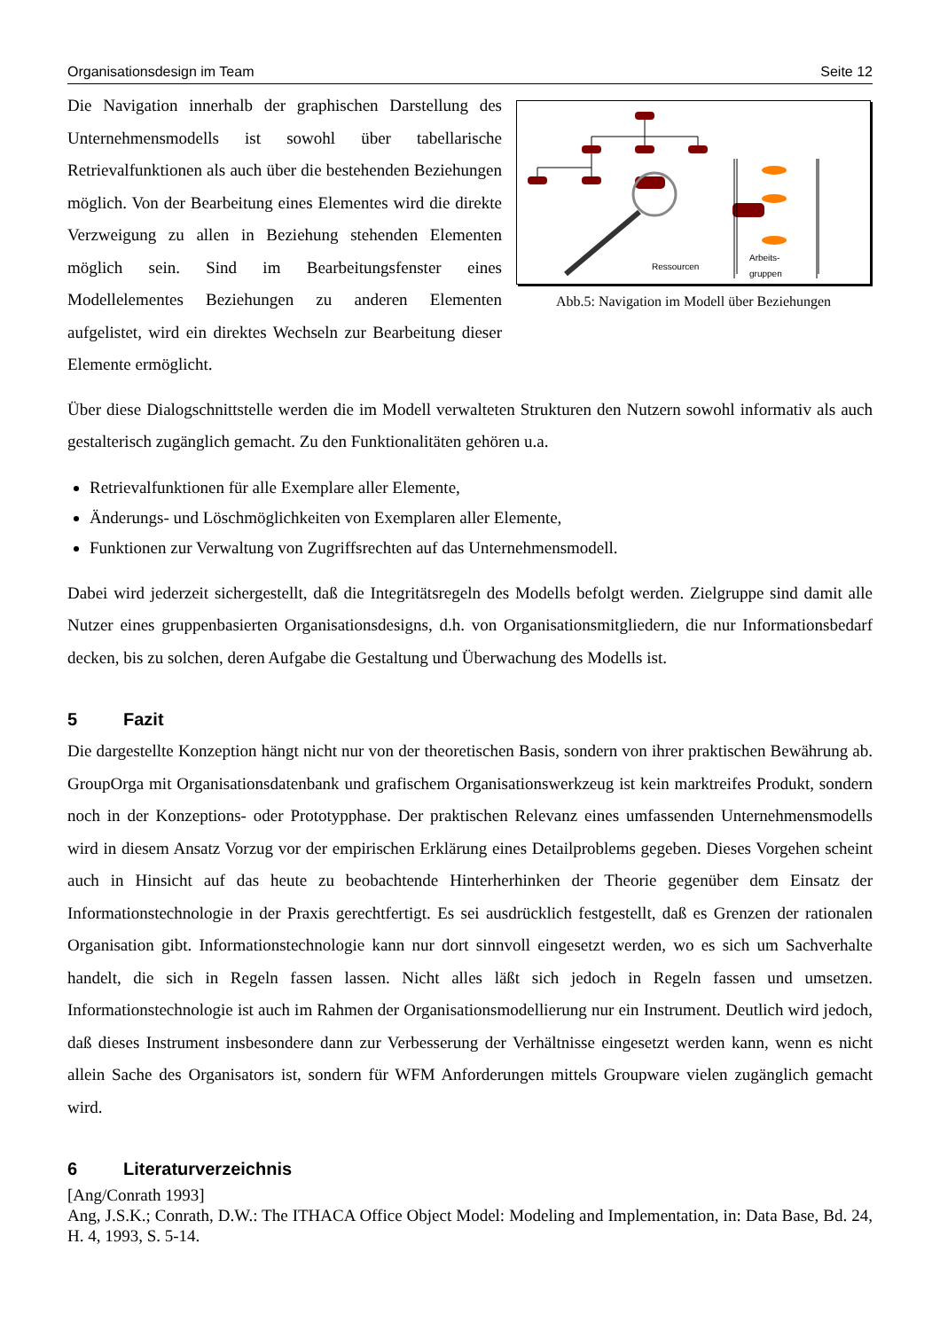Organisationsdesign im Team Seite 12
Die Navigation innerhalb der graphischen Darstellung des Unternehmensmodells ist sowohl über tabellarische Retrievalfunktionen als auch über die bestehenden Beziehungen möglich. Von der Bearbeitung eines Elementes wird die direkte Verzweigung zu allen in Beziehung stehenden Elementen möglich sein. Sind im Bearbeitungsfenster eines Modellelementes Beziehungen zu anderen Elementen aufgelistet, wird ein direktes Wechseln zur Bearbeitung dieser Elemente ermöglicht.
Ressourcen
Arbeits-
gruppen
Abb.5: Navigation im Modell über Beziehungen
Über diese Dialogschnittstelle werden die im Modell verwalteten Strukturen den Nutzern sowohl informativ als auch gestalterisch zugänglich gemacht. Zu den Funktionalitäten gehören u.a.
Retrievalfunktionen für alle Exemplare aller Elemente,
Änderungs- und Löschmöglichkeiten von Exemplaren aller Elemente,
Funktionen zur Verwaltung von Zugriffsrechten auf das Unternehmensmodell.
Dabei wird jederzeit sichergestellt, daß die Integritätsregeln des Modells befolgt werden. Zielgruppe sind damit alle Nutzer eines gruppenbasierten Organisationsdesigns, d.h. von Organisationsmitgliedern, die nur Informationsbedarf decken, bis zu solchen, deren Aufgabe die Gestaltung und Überwachung des Modells ist.
5 Fazit
Die dargestellte Konzeption hängt nicht nur von der theoretischen Basis, sondern von ihrer praktischen Bewährung ab. GroupOrga mit Organisationsdatenbank und grafischem Organisationswerkzeug ist kein marktreifes Produkt, sondern noch in der Konzeptions- oder Prototypphase. Der praktischen Relevanz eines umfassenden Unternehmensmodells wird in diesem Ansatz Vorzug vor der empirischen Erklärung eines Detailproblems gegeben. Dieses Vorgehen scheint auch in Hinsicht auf das heute zu beobachtende Hinterherhinken der Theorie gegenüber dem Einsatz der Informationstechnologie in der Praxis gerechtfertigt. Es sei ausdrücklich festgestellt, daß es Grenzen der rationalen Organisation gibt. Informationstechnologie kann nur dort sinnvoll eingesetzt werden, wo es sich um Sachverhalte handelt, die sich in Regeln fassen lassen. Nicht alles läßt sich jedoch in Regeln fassen und umsetzen. Informationstechnologie ist auch im Rahmen der Organisationsmodellierung nur ein Instrument. Deutlich wird jedoch, daß dieses Instrument insbesondere dann zur Verbesserung der Verhältnisse eingesetzt werden kann, wenn es nicht allein Sache des Organisators ist, sondern für WFM Anforderungen mittels Groupware vielen zugänglich gemacht wird.
6 Literaturverzeichnis
[Ang/Conrath 1993]
Ang, J.S.K.; Conrath, D.W.: The ITHACA Office Object Model: Modeling and Implementation, in: Data Base, Bd. 24, H. 4, 1993, S. 5-14.